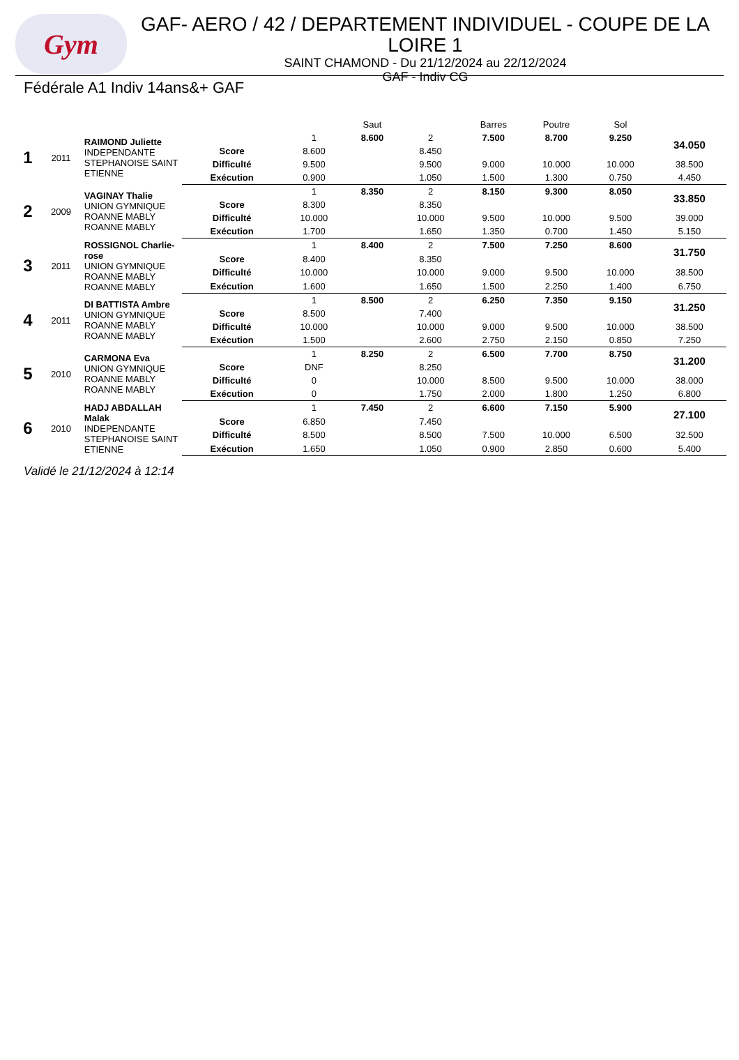Gym
GAF- AERO / 42 / DEPARTEMENT INDIVIDUEL - COUPE DE LA LOIRE 1
SAINT CHAMOND - Du 21/12/2024 au 22/12/2024
GAF - Indiv CG
Fédérale A1 Indiv 14ans&+ GAF
| | | | | | Saut | | Barres | Poutre | Sol | |
| 1 | 2011 | RAIMOND Juliette INDEPENDANTE STEPHANOISE SAINT ETIENNE | | 1 | 8.600 | 2 | 7.500 | 8.700 | 9.250 | 34.050 |
| | | | Score | 8.600 | | 8.450 | | | | |
| | | | Difficulté | 9.500 | | 9.500 | 9.000 | 10.000 | 10.000 | 38.500 |
| | | | Exécution | 0.900 | | 1.050 | 1.500 | 1.300 | 0.750 | 4.450 |
| 2 | 2009 | VAGINAY Thalie UNION GYMNIQUE ROANNE MABLY ROANNE MABLY | | 1 | 8.350 | 2 | 8.150 | 9.300 | 8.050 | 33.850 |
| | | | Score | 8.300 | | 8.350 | | | | |
| | | | Difficulté | 10.000 | | 10.000 | 9.500 | 10.000 | 9.500 | 39.000 |
| | | | Exécution | 1.700 | | 1.650 | 1.350 | 0.700 | 1.450 | 5.150 |
| 3 | 2011 | ROSSIGNOL Charlie-rose UNION GYMNIQUE ROANNE MABLY ROANNE MABLY | | 1 | 8.400 | 2 | 7.500 | 7.250 | 8.600 | 31.750 |
| | | | Score | 8.400 | | 8.350 | | | | |
| | | | Difficulté | 10.000 | | 10.000 | 9.000 | 9.500 | 10.000 | 38.500 |
| | | | Exécution | 1.600 | | 1.650 | 1.500 | 2.250 | 1.400 | 6.750 |
| 4 | 2011 | DI BATTISTA Ambre UNION GYMNIQUE ROANNE MABLY ROANNE MABLY | | 1 | 8.500 | 2 | 6.250 | 7.350 | 9.150 | 31.250 |
| | | | Score | 8.500 | | 7.400 | | | | |
| | | | Difficulté | 10.000 | | 10.000 | 9.000 | 9.500 | 10.000 | 38.500 |
| | | | Exécution | 1.500 | | 2.600 | 2.750 | 2.150 | 0.850 | 7.250 |
| 5 | 2010 | CARMONA Eva UNION GYMNIQUE ROANNE MABLY ROANNE MABLY | | 1 | 8.250 | 2 | 6.500 | 7.700 | 8.750 | 31.200 |
| | | | Score | DNF | | 8.250 | | | | |
| | | | Difficulté | 0 | | 10.000 | 8.500 | 9.500 | 10.000 | 38.000 |
| | | | Exécution | 0 | | 1.750 | 2.000 | 1.800 | 1.250 | 6.800 |
| 6 | 2010 | HADJ ABDALLAH Malak INDEPENDANTE STEPHANOISE SAINT ETIENNE | | 1 | 7.450 | 2 | 6.600 | 7.150 | 5.900 | 27.100 |
| | | | Score | 6.850 | | 7.450 | | | | |
| | | | Difficulté | 8.500 | | 8.500 | 7.500 | 10.000 | 6.500 | 32.500 |
| | | | Exécution | 1.650 | | 1.050 | 0.900 | 2.850 | 0.600 | 5.400 |
Validé le 21/12/2024 à 12:14